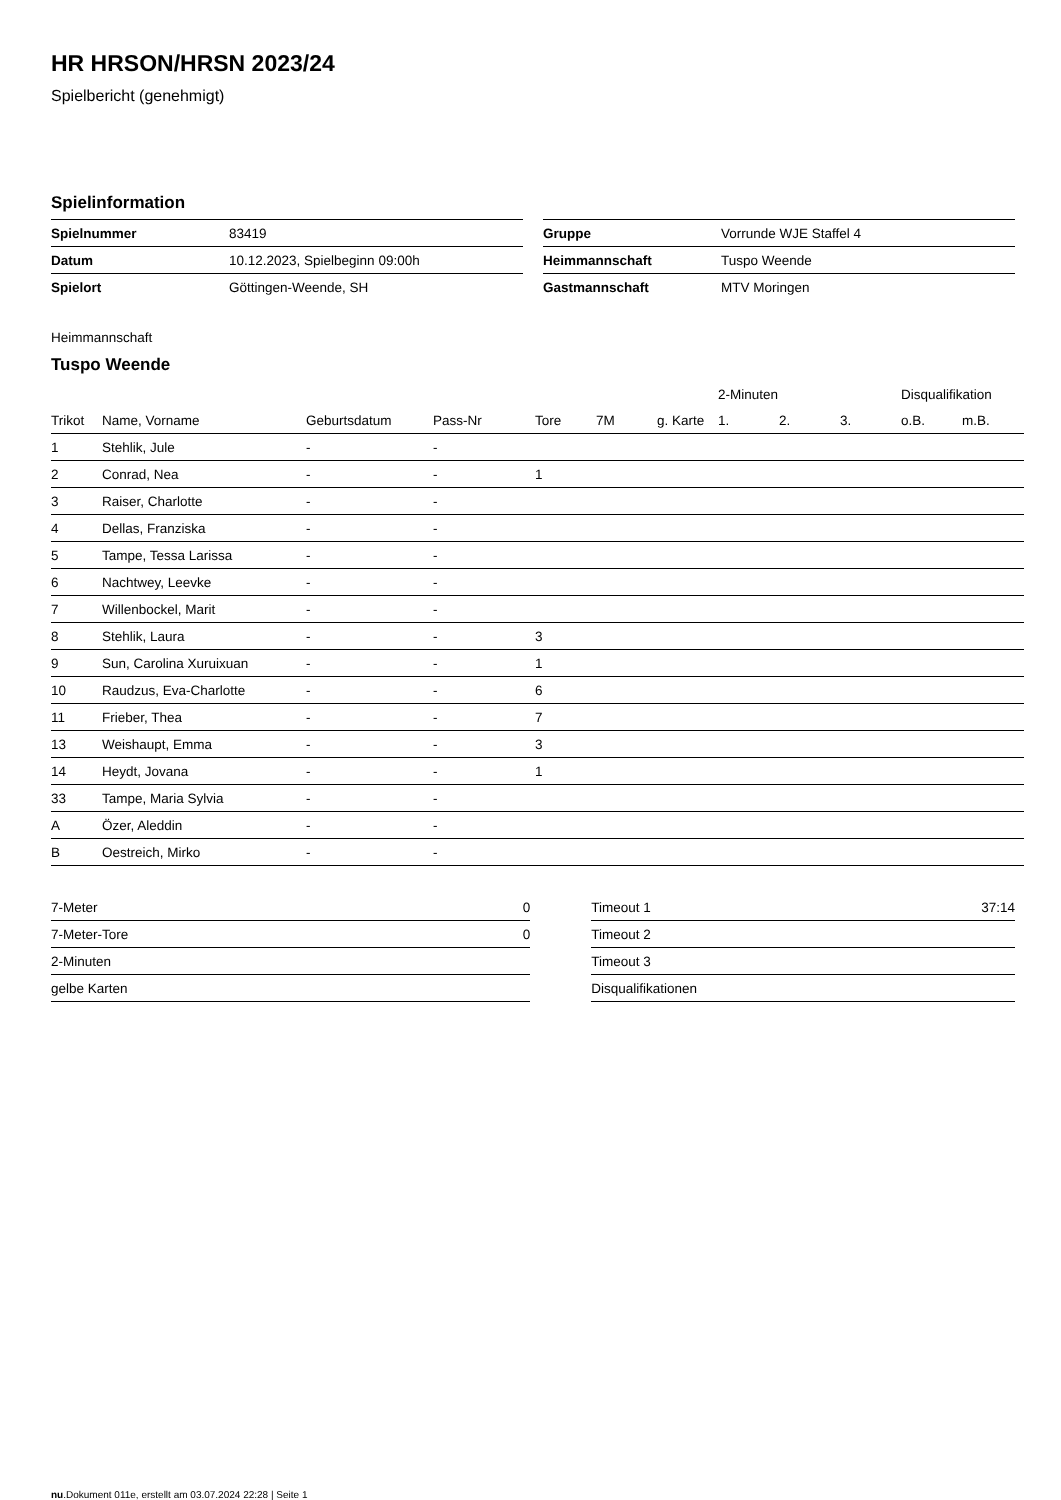HR HRSON/HRSN 2023/24
Spielbericht (genehmigt)
Spielinformation
| Spielnummer | 83419 |
| Datum | 10.12.2023, Spielbeginn 09:00h |
| Spielort | Göttingen-Weende, SH |
| Gruppe | Vorrunde WJE Staffel 4 |
| Heimmannschaft | Tuspo Weende |
| Gastmannschaft | MTV Moringen |
Heimmannschaft
Tuspo Weende
| | | | | | | | 2-Minuten | | | Disqualifikation | |
| --- | --- | --- | --- | --- | --- | --- | --- | --- | --- | --- | --- |
| Trikot | Name, Vorname | Geburtsdatum | Pass-Nr | Tore | 7M | g. Karte | 1. | 2. | 3. | o.B. | m.B. |
| 1 | Stehlik, Jule | - | - | | | | | | | | |
| 2 | Conrad, Nea | - | - | 1 | | | | | | | |
| 3 | Raiser, Charlotte | - | - | | | | | | | | |
| 4 | Dellas, Franziska | - | - | | | | | | | | |
| 5 | Tampe, Tessa Larissa | - | - | | | | | | | | |
| 6 | Nachtwey, Leevke | - | - | | | | | | | | |
| 7 | Willenbockel, Marit | - | - | | | | | | | | |
| 8 | Stehlik, Laura | - | - | 3 | | | | | | | |
| 9 | Sun, Carolina Xuruixuan | - | - | 1 | | | | | | | |
| 10 | Raudzus, Eva-Charlotte | - | - | 6 | | | | | | | |
| 11 | Frieber, Thea | - | - | 7 | | | | | | | |
| 13 | Weishaupt, Emma | - | - | 3 | | | | | | | |
| 14 | Heydt, Jovana | - | - | 1 | | | | | | | |
| 33 | Tampe, Maria Sylvia | - | - | | | | | | | | |
| A | Özer, Aleddin | - | - | | | | | | | | |
| B | Oestreich, Mirko | - | - | | | | | | | | |
| 7-Meter | 0 |
| 7-Meter-Tore | 0 |
| 2-Minuten | |
| gelbe Karten | |
| Timeout 1 | 37:14 |
| Timeout 2 | |
| Timeout 3 | |
| Disqualifikationen | |
nu.Dokument 011e, erstellt am 03.07.2024 22:28 | Seite 1